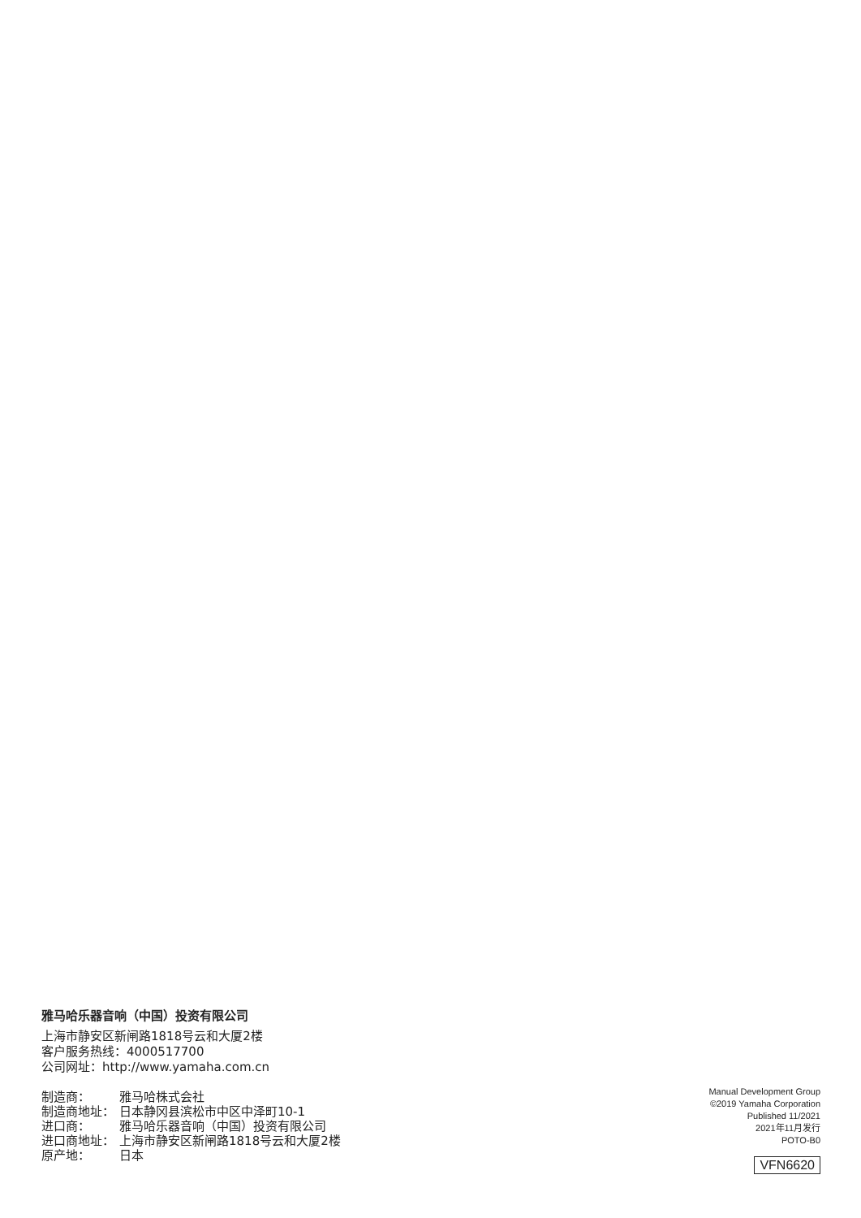雅马哈乐器音响（中国）投资有限公司
上海市静安区新闸路1818号云和大厦2楼
客户服务热线：4000517700
公司网址：http://www.yamaha.com.cn
| 制造商： | 雅马哈株式会社 |
| 制造商地址： | 日本静冈县滨松市中区中泽町10-1 |
| 进口商： | 雅马哈乐器音响（中国）投资有限公司 |
| 进口商地址： | 上海市静安区新闸路1818号云和大厦2楼 |
| 原产地： | 日本 |
Manual Development Group
©2019 Yamaha Corporation
Published 11/2021
2021年11月发行
POTO-B0
VFN6620